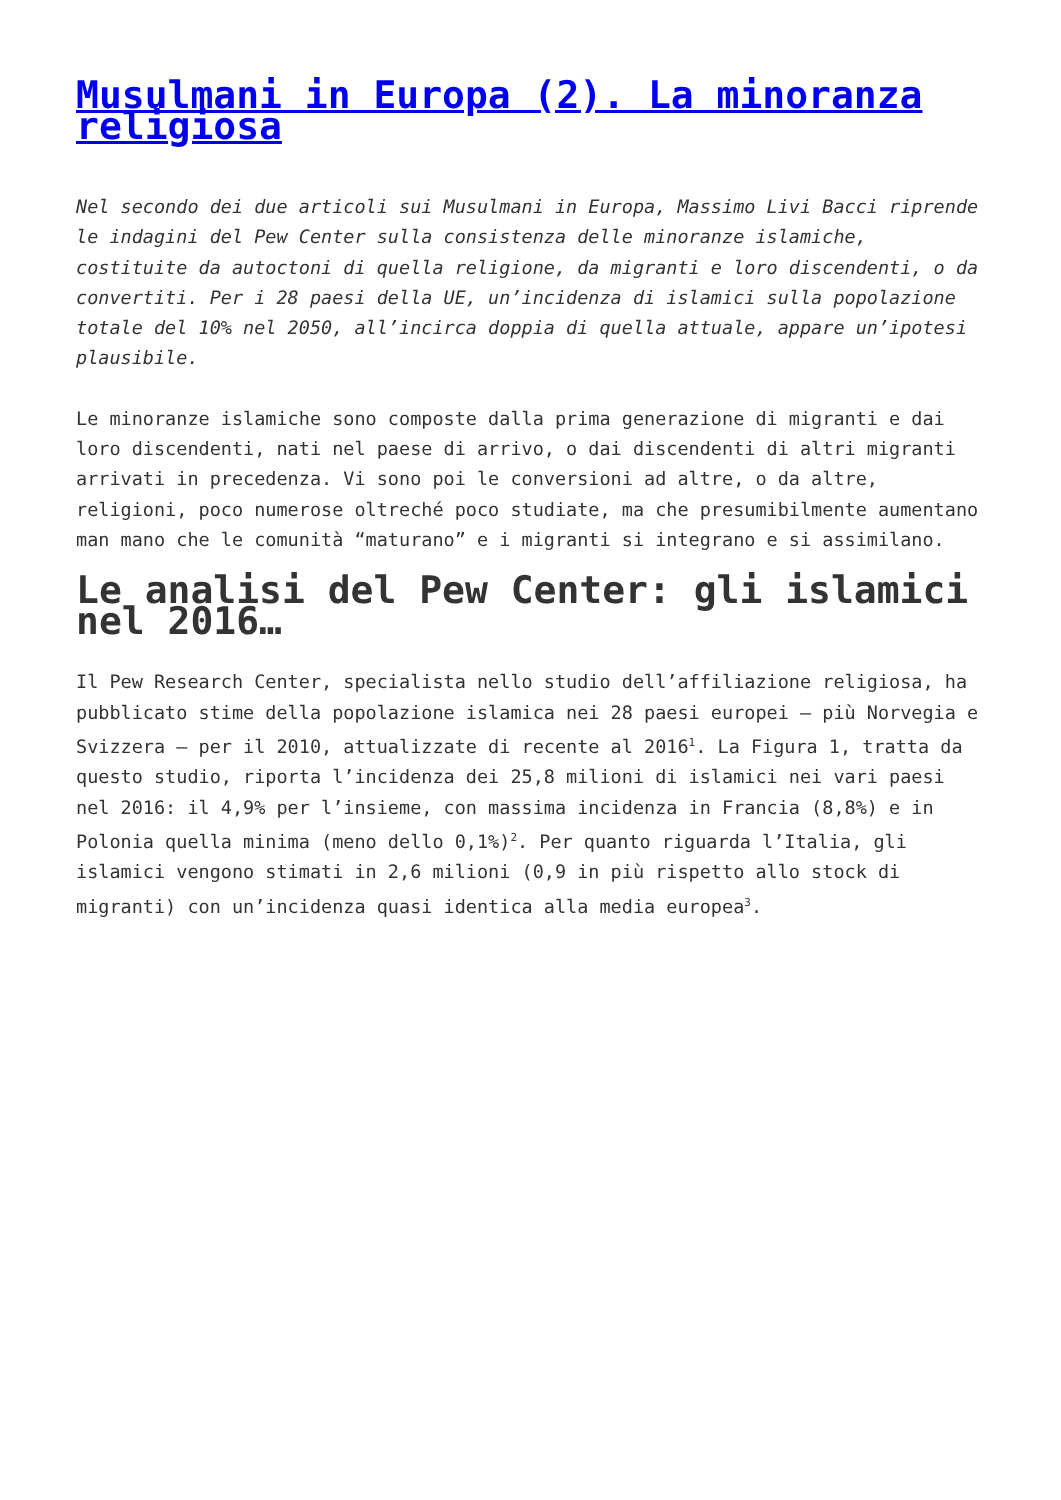Musulmani in Europa (2). La minoranza religiosa
Nel secondo dei due articoli sui Musulmani in Europa, Massimo Livi Bacci riprende le indagini del Pew Center sulla consistenza delle minoranze islamiche, costituite da autoctoni di quella religione, da migranti e loro discendenti, o da convertiti. Per i 28 paesi della UE, un’incidenza di islamici sulla popolazione totale del 10% nel 2050, all’incirca doppia di quella attuale, appare un’ipotesi plausibile.
Le minoranze islamiche sono composte dalla prima generazione di migranti e dai loro discendenti, nati nel paese di arrivo, o dai discendenti di altri migranti arrivati in precedenza. Vi sono poi le conversioni ad altre, o da altre, religioni, poco numerose oltreché poco studiate, ma che presumibilmente aumentano man mano che le comunità “maturano” e i migranti si integrano e si assimilano.
Le analisi del Pew Center: gli islamici nel 2016…
Il Pew Research Center, specialista nello studio dell’affiliazione religiosa, ha pubblicato stime della popolazione islamica nei 28 paesi europei – più Norvegia e Svizzera – per il 2010, attualizzate di recente al 2016<sup>1</sup>. La Figura 1, tratta da questo studio, riporta l’incidenza dei 25,8 milioni di islamici nei vari paesi nel 2016: il 4,9% per l’insieme, con massima incidenza in Francia (8,8%) e in Polonia quella minima (meno dello 0,1%)<sup>2</sup>. Per quanto riguarda l’Italia, gli islamici vengono stimati in 2,6 milioni (0,9 in più rispetto allo stock di migranti) con un’incidenza quasi identica alla media europea<sup>3</sup>.